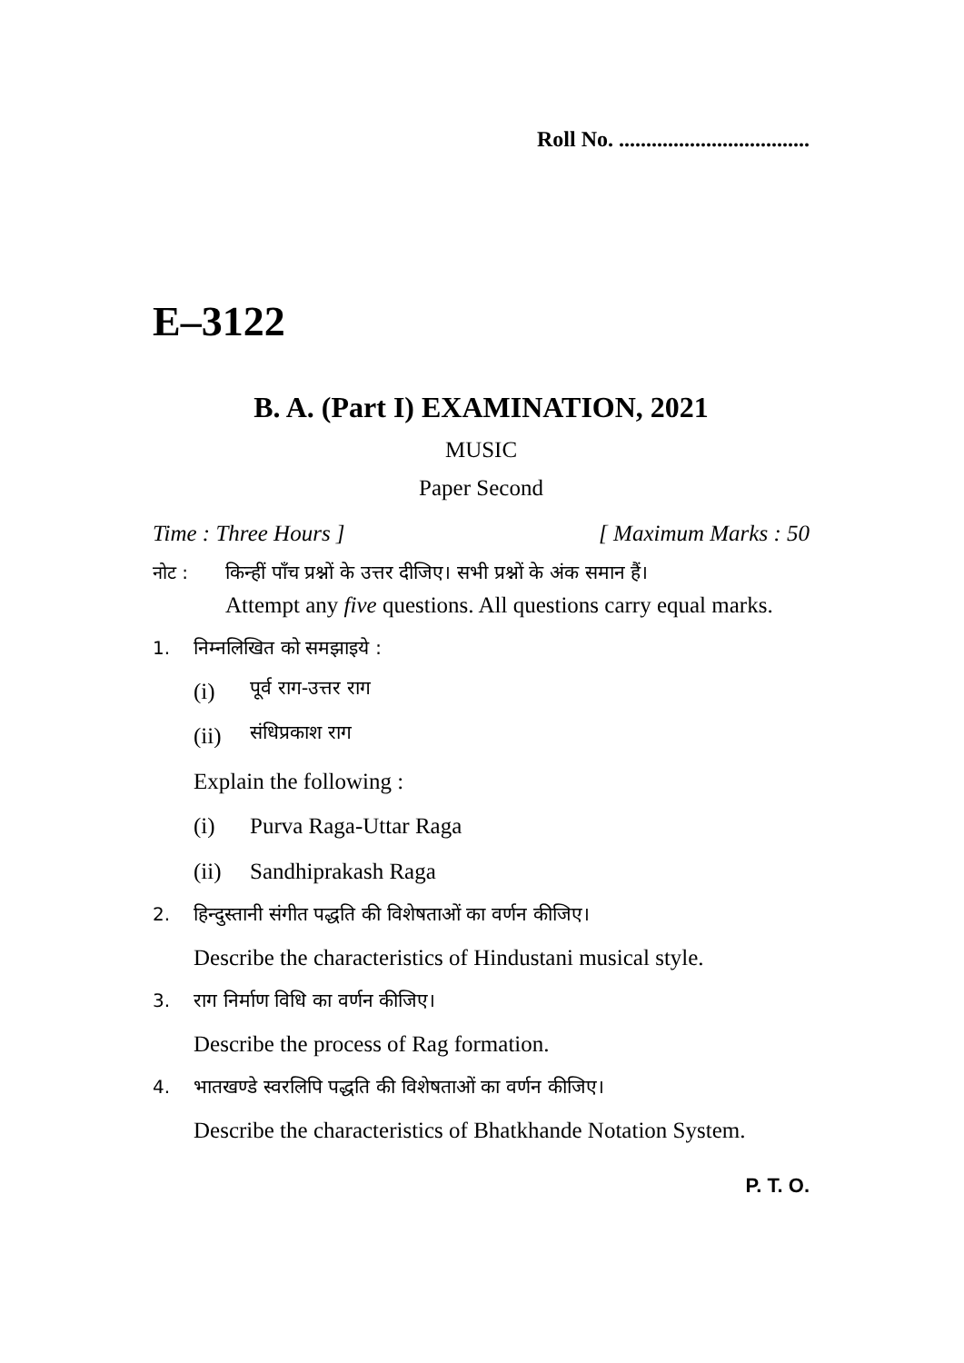Roll No. ...................................
E–3122
B. A. (Part I) EXAMINATION, 2021
MUSIC
Paper Second
Time : Three Hours ] [ Maximum Marks : 50
नोट : किन्हीं पाँच प्रश्नों के उत्तर दीजिए। सभी प्रश्नों के अंक समान हैं।
Attempt any five questions. All questions carry equal marks.
1. निम्नलिखित को समझाइये :
(i) पूर्व राग-उत्तर राग
(ii) संधिप्रकाश राग
Explain the following :
(i) Purva Raga-Uttar Raga
(ii) Sandhiprakash Raga
2. हिन्दुस्तानी संगीत पद्धति की विशेषताओं का वर्णन कीजिए।
Describe the characteristics of Hindustani musical style.
3. राग निर्माण विधि का वर्णन कीजिए।
Describe the process of Rag formation.
4. भातखण्डे स्वरलिपि पद्धति की विशेषताओं का वर्णन कीजिए।
Describe the characteristics of Bhatkhande Notation System.
P. T. O.